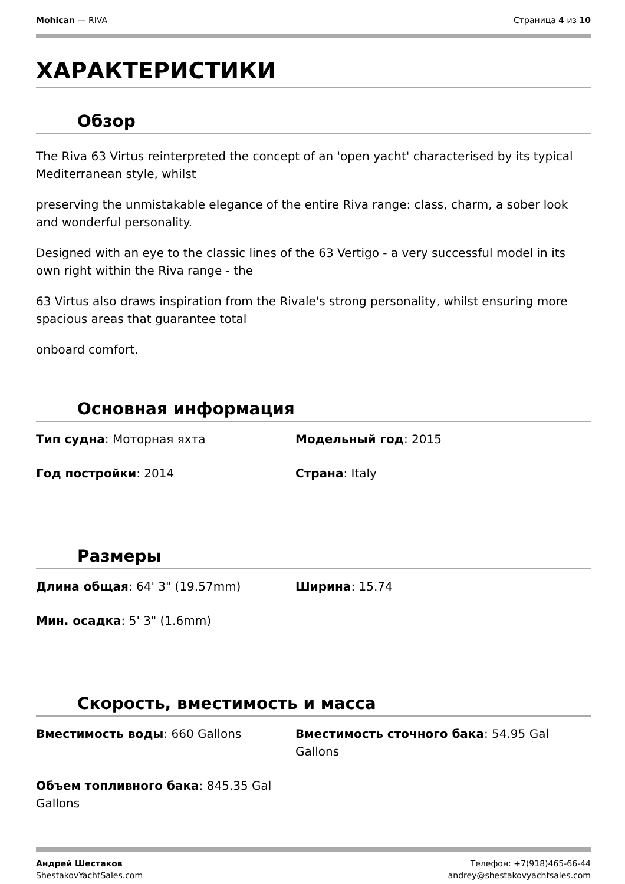Mohican — RIVA Страница 4 из 10
ХАРАКТЕРИСТИКИ
Обзор
The Riva 63 Virtus reinterpreted the concept of an 'open yacht' characterised by its typical Mediterranean style, whilst
preserving the unmistakable elegance of the entire Riva range: class, charm, a sober look and wonderful personality.
Designed with an eye to the classic lines of the 63 Vertigo - a very successful model in its own right within the Riva range - the
63 Virtus also draws inspiration from the Rivale's strong personality, whilst ensuring more spacious areas that guarantee total
onboard comfort.
Основная информация
Тип судна: Моторная яхта
Модельный год: 2015
Год постройки: 2014
Страна: Italy
Размеры
Длина общая: 64' 3" (19.57mm)
Ширина: 15.74
Мин. осадка: 5' 3" (1.6mm)
Скорость, вместимость и масса
Вместимость воды: 660 Gallons
Вместимость сточного бака: 54.95 Gal Gallons
Объем топливного бака: 845.35 Gal Gallons
Андрей Шестаков
ShestakovYachtSales.com
Телефон: +7(918)465-66-44
andrey@shestakovyachtsales.com